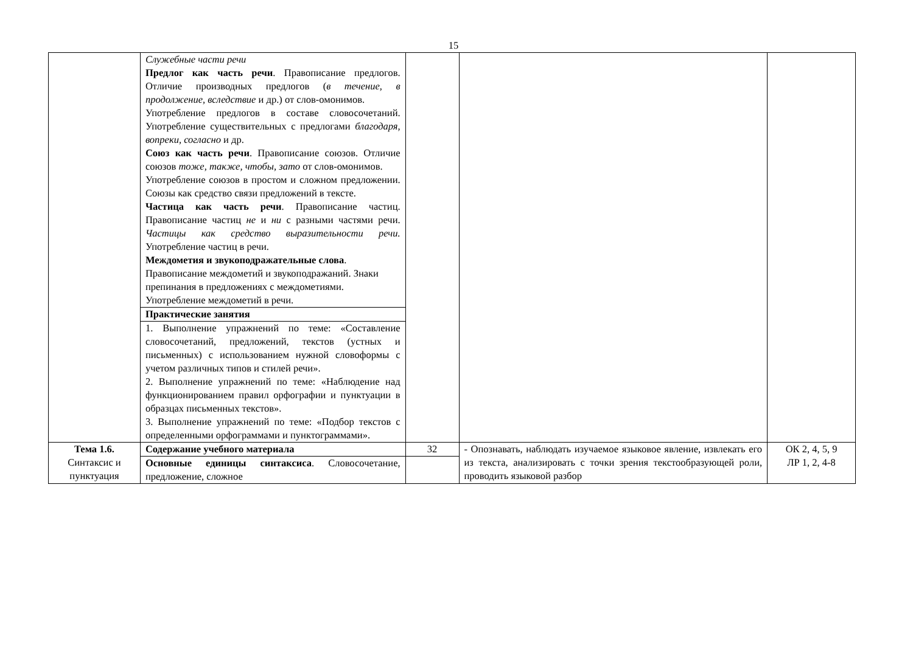15
| | Служебные части речи Предлог как часть речи . Правописание предлогов. Отличие производных предлогов ( в течение, в продолжение, вследствие и др.) от слов-омонимов. Употребление предлогов в составе словосочетаний. Употребление существительных с предлогами благодаря, вопреки, согласно и др. Союз как часть речи . Правописание союзов. Отличие союзов тоже, также, чтобы, зато от слов-омонимов. Употребление союзов в простом и сложном предложении. Союзы как средство связи предложений в тексте. Частица как часть речи . Правописание частиц. Правописание частиц не и ни с разными частями речи. Частицы как средство выразительности речи. Употребление частиц в речи. Междометия и звукоподражательные слова . Правописание междометий и звукоподражаний. Знаки препинания в предложениях с междометиями. Употребление междометий в речи. | | | |
| | Практические занятия | | | |
| | 1. Выполнение упражнений по теме: «Составление словосочетаний, предложений, текстов (устных и письменных) с использованием нужной словоформы с учетом различных типов и стилей речи». 2. Выполнение упражнений по теме: «Наблюдение над функционированием правил орфографии и пунктуации в образцах письменных текстов». 3. Выполнение упражнений по теме: «Подбор текстов с определенными орфограммами и пунктограммами». | | | |
| Тема 1.6. Синтаксис и пунктуация | Содержание учебного материала | 32 | - Опознавать, наблюдать изучаемое языковое явление, извлекать его из текста, анализировать с точки зрения текстообразующей роли, проводить языковой разбор | ОК 2, 4, 5, 9 ЛР 1, 2, 4-8 |
| | Основные единицы синтаксиса . Словосочетание, предложение, сложное | | | |